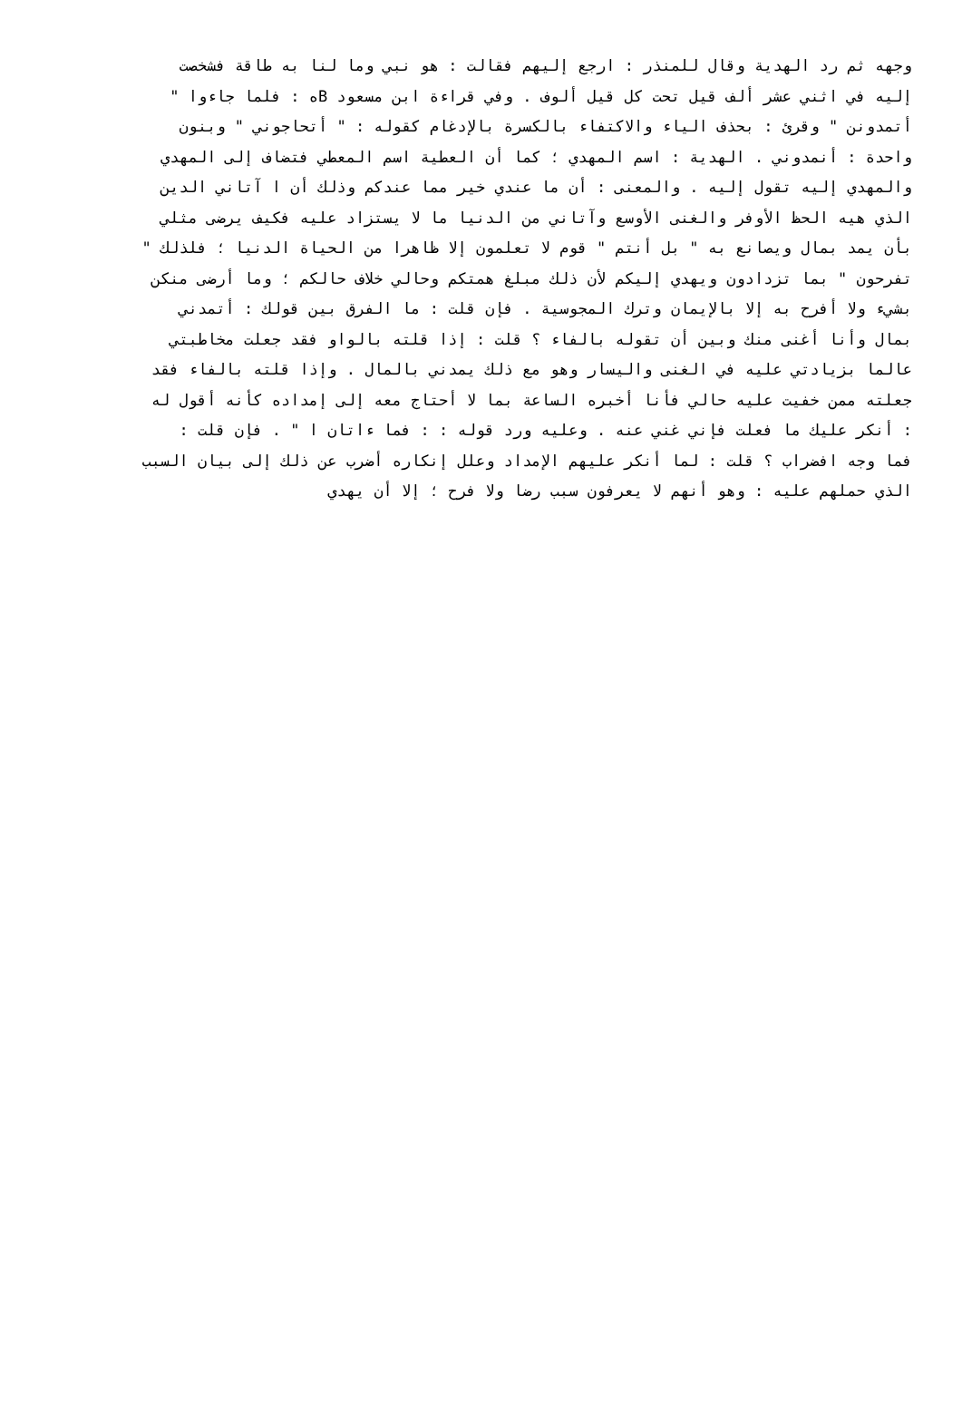وجهه ثم رد الهدية وقال للمنذر : ارجع إليهم فقالت : هو نبي وما لنا به طاقة فشخصت
إليه في اثني عشر ألف قيل تحت كل قيل ألوف . وفي قراءة ابن مسعود Bه : فلما جاءوا "
أتمدونن " وقرئ : بحذف الياء والاكتفاء بالكسرة بالإدغام كقوله : " أتحاجوني " وبنون
واحدة : أنمدوني . الهدية : اسم المهدي ؛ كما أن العطية اسم المعطي فتضاف إلى المهدي
والمهدي إليه تقول إليه . والمعنى : أن ما عندي خير مما عندكم وذلك أن ا آتاني الدين
الذي هيه الحظ الأوفر والغنى الأوسع وآتاني من الدنيا ما لا يستزاد عليه فكيف يرضى مثلي
بأن يمد بمال ويصانع به " بل أنتم " قوم لا تعلمون إلا ظاهرا من الحياة الدنيا ؛ فلذلك "
تفرحون " بما تزدادون ويهدي إليكم لأن ذلك مبلغ همتكم وحالي خلاف حالكم ؛ وما أرضى منكن
بشيء ولا أفرح به إلا بالإيمان وترك المجوسية . فإن قلت : ما الفرق بين قولك : أتمدني
بمال وأنا أغنى منك وبين أن تقوله بالفاء ؟ قلت : إذا قلته بالواو فقد جعلت مخاطبتي
عالما بزيادتي عليه في الغنى واليسار وهو مع ذلك يمدني بالمال . وإذا قلته بالفاء فقد
جعلته ممن خفيت عليه حالي فأنا أخبره الساعة بما لا أحتاج معه إلى إمداده كأنه أقول له
: أنكر عليك ما فعلت فإني غني عنه . وعليه ورد قوله : : فما ءاتان ا " . فإن قلت :
فما وجه افضراب ؟ قلت : لما أنكر عليهم الإمداد وعلل إنكاره أضرب عن ذلك إلى بيان السبب
الذي حملهم عليه : وهو أنهم لا يعرفون سبب رضا ولا فرح ؛ إلا أن يهدي